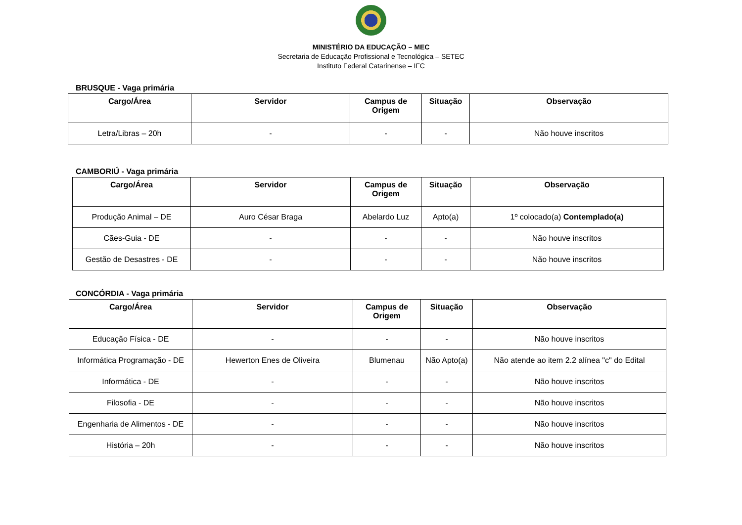MINISTÉRIO DA EDUCAÇÃO – MEC
Secretaria de Educação Profissional e Tecnológica – SETEC
Instituto Federal Catarinense – IFC
BRUSQUE - Vaga primária
| Cargo/Área | Servidor | Campus de Origem | Situação | Observação |
| --- | --- | --- | --- | --- |
| Letra/Libras – 20h | - | - | - | Não houve inscritos |
CAMBORIÚ - Vaga primária
| Cargo/Área | Servidor | Campus de Origem | Situação | Observação |
| --- | --- | --- | --- | --- |
| Produção Animal – DE | Auro César Braga | Abelardo Luz | Apto(a) | 1º colocado(a) Contemplado(a) |
| Cães-Guia - DE | - | - | - | Não houve inscritos |
| Gestão de Desastres - DE | - | - | - | Não houve inscritos |
CONCÓRDIA - Vaga primária
| Cargo/Área | Servidor | Campus de Origem | Situação | Observação |
| --- | --- | --- | --- | --- |
| Educação Física - DE | - | - | - | Não houve inscritos |
| Informática Programação - DE | Hewerton Enes de Oliveira | Blumenau | Não Apto(a) | Não atende ao item 2.2 alínea "c" do Edital |
| Informática - DE | - | - | - | Não houve inscritos |
| Filosofia - DE | - | - | - | Não houve inscritos |
| Engenharia de Alimentos - DE | - | - | - | Não houve inscritos |
| História – 20h | - | - | - | Não houve inscritos |